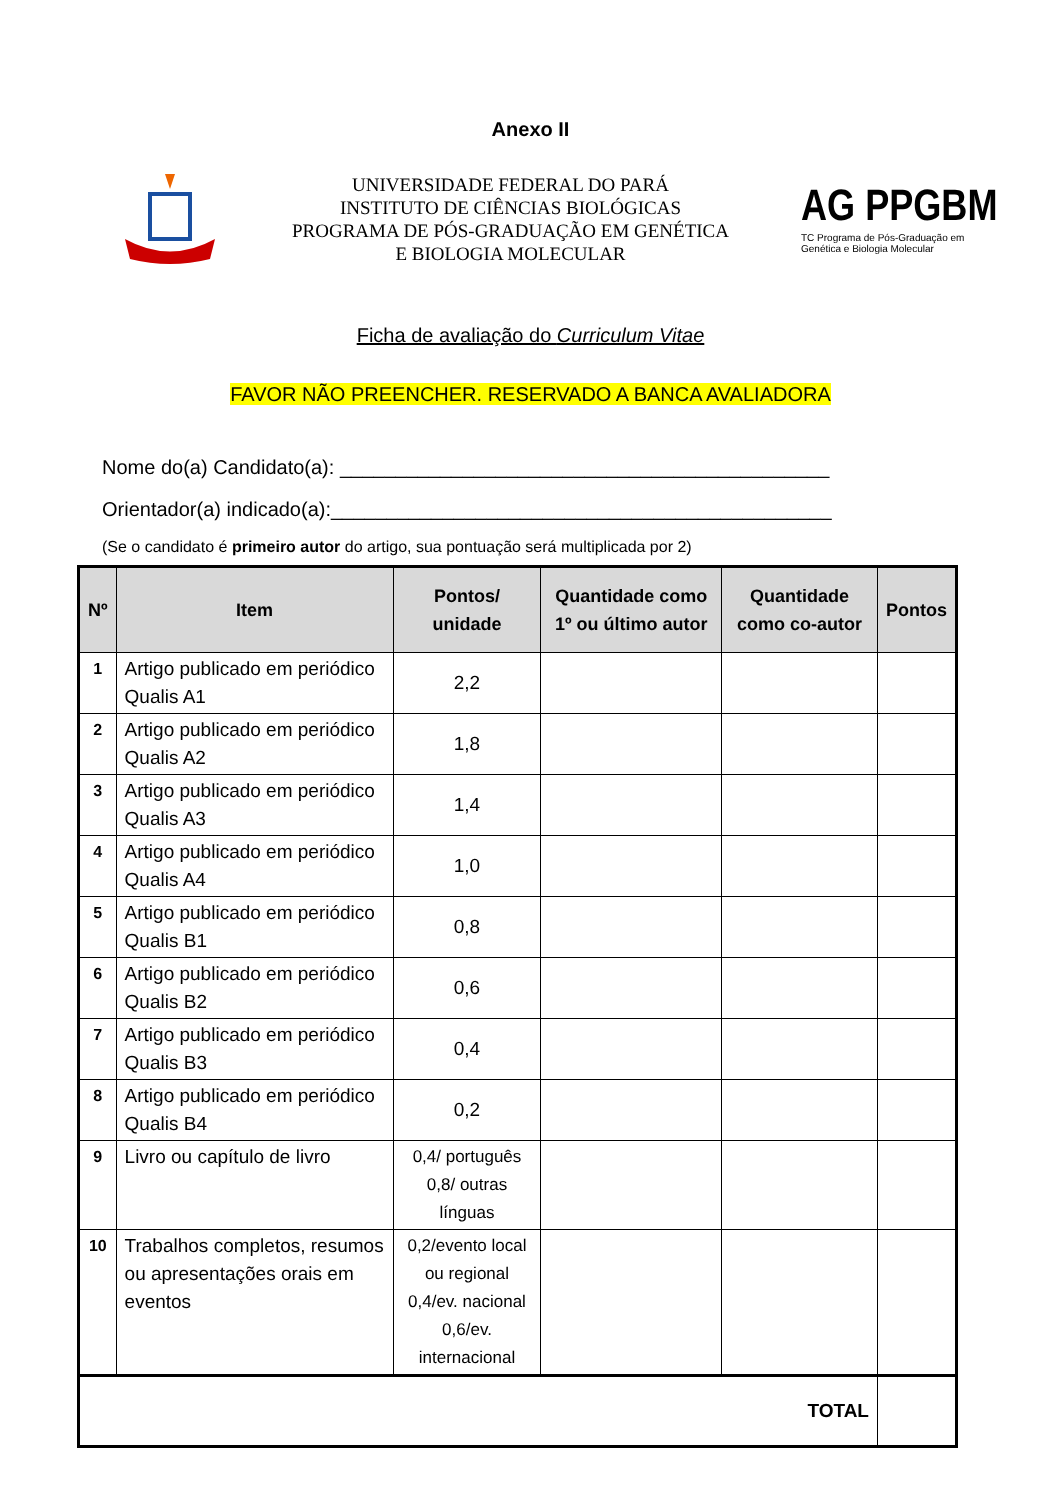Anexo II
UNIVERSIDADE FEDERAL DO PARÁ
INSTITUTO DE CIÊNCIAS BIOLÓGICAS
PROGRAMA DE PÓS-GRADUAÇÃO EM GENÉTICA
E BIOLOGIA MOLECULAR
AG PPGBM
TC Programa de Pós-Graduação em Genética e Biologia Molecular
Ficha de avaliação do Curriculum Vitae
FAVOR NÃO PREENCHER. RESERVADO A BANCA AVALIADORA
Nome do(a) Candidato(a): ____________________________________________
Orientador(a) indicado(a):_____________________________________________
(Se o candidato é primeiro autor do artigo, sua pontuação será multiplicada por 2)
| Nº | Item | Pontos/ unidade | Quantidade como 1º ou último autor | Quantidade como co-autor | Pontos |
| --- | --- | --- | --- | --- | --- |
| 1 | Artigo publicado em periódico Qualis A1 | 2,2 | | | |
| 2 | Artigo publicado em periódico Qualis A2 | 1,8 | | | |
| 3 | Artigo publicado em periódico Qualis A3 | 1,4 | | | |
| 4 | Artigo publicado em periódico Qualis A4 | 1,0 | | | |
| 5 | Artigo publicado em periódico Qualis B1 | 0,8 | | | |
| 6 | Artigo publicado em periódico Qualis B2 | 0,6 | | | |
| 7 | Artigo publicado em periódico Qualis B3 | 0,4 | | | |
| 8 | Artigo publicado em periódico Qualis B4 | 0,2 | | | |
| 9 | Livro ou capítulo de livro | 0,4/ português 0,8/ outras línguas | | | |
| 10 | Trabalhos completos, resumos ou apresentações orais em eventos | 0,2/evento local ou regional 0,4/ev. nacional 0,6/ev. internacional | | | |
| TOTAL | | | | | |